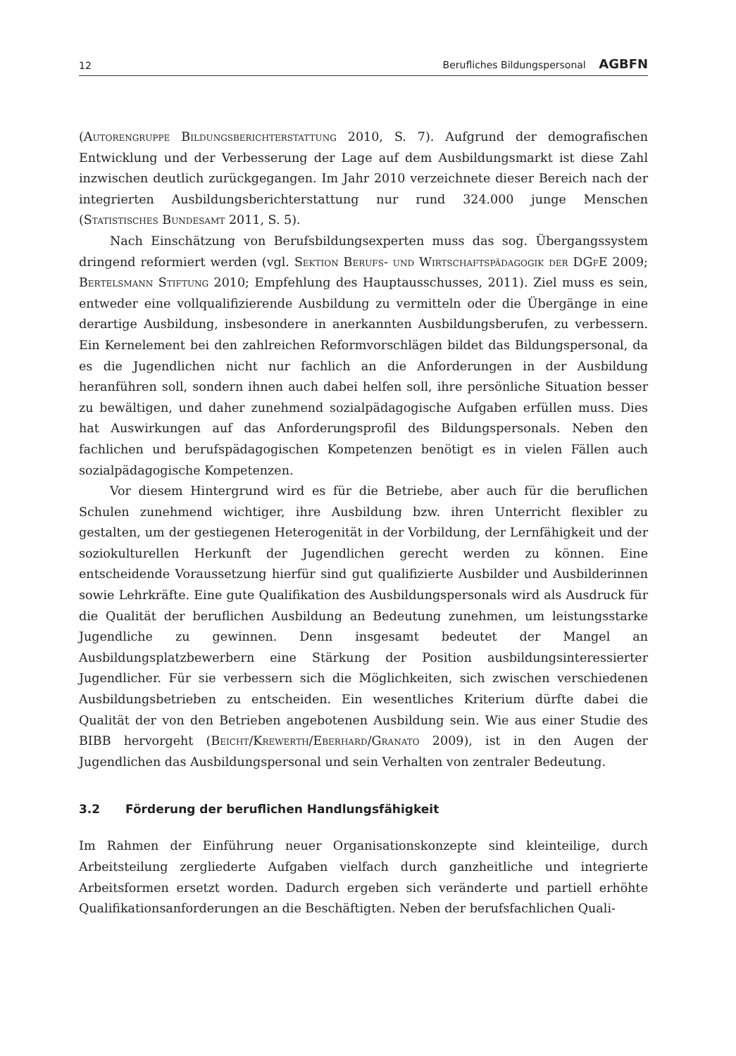12 Berufliches Bildungspersonal AGBFN
(Autorengruppe Bildungsberichterstattung 2010, S. 7). Aufgrund der demografischen Entwicklung und der Verbesserung der Lage auf dem Ausbildungsmarkt ist diese Zahl inzwischen deutlich zurückgegangen. Im Jahr 2010 verzeichnete dieser Bereich nach der integrierten Ausbildungsberichterstattung nur rund 324.000 junge Menschen (Statistisches Bundesamt 2011, S. 5).
Nach Einschätzung von Berufsbildungsexperten muss das sog. Übergangssystem dringend reformiert werden (vgl. Sektion Berufs- und Wirtschaftspädagogik der DGfE 2009; Bertelsmann Stiftung 2010; Empfehlung des Hauptausschusses, 2011). Ziel muss es sein, entweder eine vollqualifizierende Ausbildung zu vermitteln oder die Übergänge in eine derartige Ausbildung, insbesondere in anerkannten Ausbildungsberufen, zu verbessern. Ein Kernelement bei den zahlreichen Reformvorschlägen bildet das Bildungspersonal, da es die Jugendlichen nicht nur fachlich an die Anforderungen in der Ausbildung heranführen soll, sondern ihnen auch dabei helfen soll, ihre persönliche Situation besser zu bewältigen, und daher zunehmend sozialpädagogische Aufgaben erfüllen muss. Dies hat Auswirkungen auf das Anforderungsprofil des Bildungspersonals. Neben den fachlichen und berufspädagogischen Kompetenzen benötigt es in vielen Fällen auch sozialpädagogische Kompetenzen.
Vor diesem Hintergrund wird es für die Betriebe, aber auch für die beruflichen Schulen zunehmend wichtiger, ihre Ausbildung bzw. ihren Unterricht flexibler zu gestalten, um der gestiegenen Heterogenität in der Vorbildung, der Lernfähigkeit und der soziokulturellen Herkunft der Jugendlichen gerecht werden zu können. Eine entscheidende Voraussetzung hierfür sind gut qualifizierte Ausbilder und Ausbilderinnen sowie Lehrkräfte. Eine gute Qualifikation des Ausbildungspersonals wird als Ausdruck für die Qualität der beruflichen Ausbildung an Bedeutung zunehmen, um leistungsstarke Jugendliche zu gewinnen. Denn insgesamt bedeutet der Mangel an Ausbildungsplatzbewerbern eine Stärkung der Position ausbildungsinteressierter Jugendlicher. Für sie verbessern sich die Möglichkeiten, sich zwischen verschiedenen Ausbildungsbetrieben zu entscheiden. Ein wesentliches Kriterium dürfte dabei die Qualität der von den Betrieben angebotenen Ausbildung sein. Wie aus einer Studie des BIBB hervorgeht (Beicht/Krewerth/Eberhard/Granato 2009), ist in den Augen der Jugendlichen das Ausbildungspersonal und sein Verhalten von zentraler Bedeutung.
3.2 Förderung der beruflichen Handlungsfähigkeit
Im Rahmen der Einführung neuer Organisationskonzepte sind kleinteilige, durch Arbeitsteilung zergliederte Aufgaben vielfach durch ganzheitliche und integrierte Arbeitsformen ersetzt worden. Dadurch ergeben sich veränderte und partiell erhöhte Qualifikationsanforderungen an die Beschäftigten. Neben der berufsfachlichen Quali-